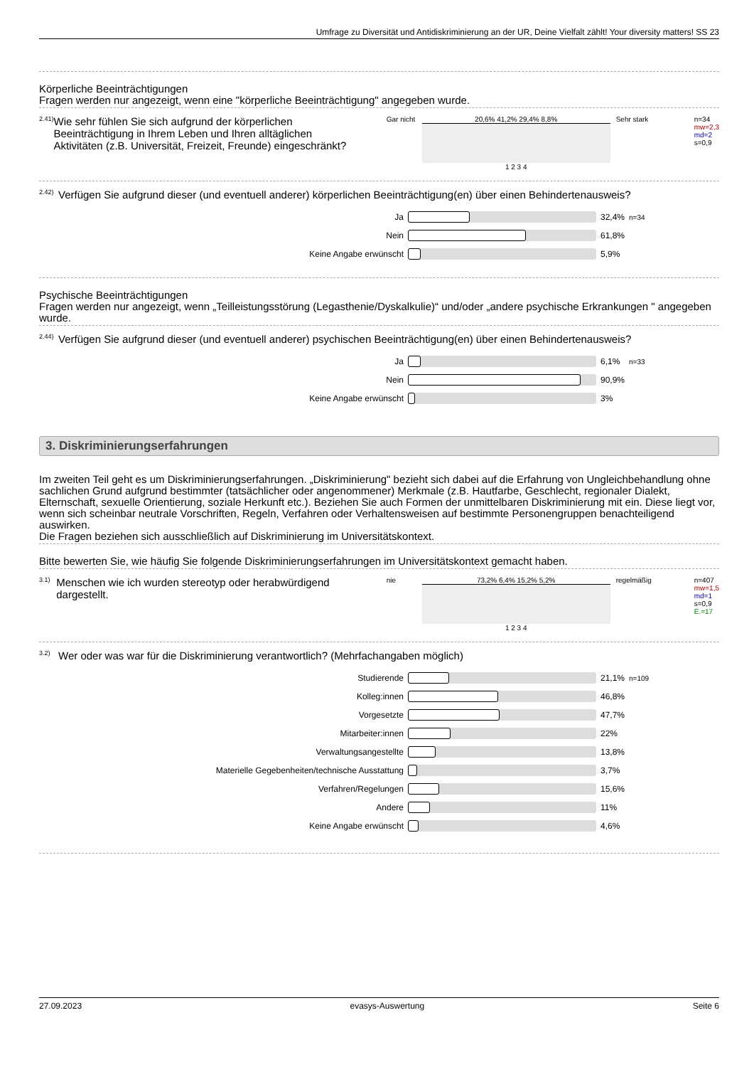Umfrage zu Diversität und Antidiskriminierung an der UR, Deine Vielfalt zählt! Your diversity matters! SS 23
Körperliche Beeinträchtigungen
Fragen werden nur angezeigt, wenn eine "körperliche Beeinträchtigung" angegeben wurde.
2.41) Wie sehr fühlen Sie sich aufgrund der körperlichen Beeinträchtigung in Ihrem Leben und Ihren alltäglichen Aktivitäten (z.B. Universität, Freizeit, Freunde) eingeschränkt?
Gar nicht
20,6% 41,2% 29,4% 8,8%
1 2 3 4
Sehr stark
n=34
mw=2,3
md=2
s=0,9
2.42) Verfügen Sie aufgrund dieser (und eventuell anderer) körperlichen Beeinträchtigung(en) über einen Behindertenausweis?
| Ja | | 32,4% | n=34 |
| Nein | | 61,8% | |
| Keine Angabe erwünscht | | 5,9% | |
Psychische Beeinträchtigungen
Fragen werden nur angezeigt, wenn „Teilleistungsstörung (Legasthenie/Dyskalkulie)“ und/oder „andere psychische Erkrankungen " angegeben wurde.
2.44) Verfügen Sie aufgrund dieser (und eventuell anderer) psychischen Beeinträchtigung(en) über einen Behindertenausweis?
| Ja | | 6,1% | n=33 |
| Nein | | 90,9% | |
| Keine Angabe erwünscht | | 3% | |
3. Diskriminierungserfahrungen
Im zweiten Teil geht es um Diskriminierungserfahrungen. „Diskriminierung" bezieht sich dabei auf die Erfahrung von Ungleichbehandlung ohne sachlichen Grund aufgrund bestimmter (tatsächlicher oder angenommener) Merkmale (z.B. Hautfarbe, Geschlecht, regionaler Dialekt, Elternschaft, sexuelle Orientierung, soziale Herkunft etc.). Beziehen Sie auch Formen der unmittelbaren Diskriminierung mit ein. Diese liegt vor, wenn sich scheinbar neutrale Vorschriften, Regeln, Verfahren oder Verhaltensweisen auf bestimmte Personengruppen benachteiligend auswirken.
Die Fragen beziehen sich ausschließlich auf Diskriminierung im Universitätskontext.
Bitte bewerten Sie, wie häufig Sie folgende Diskriminierungserfahrungen im Universitätskontext gemacht haben.
3.1) Menschen wie ich wurden stereotyp oder herabwürdigend dargestellt.
nie 73,2% 6,4% 15,2% 5,2%
1 2 3 4
regelmäßig
n=407
mw=1,5
md=1
s=0,9
E.=17
3.2) Wer oder was war für die Diskriminierung verantwortlich? (Mehrfachangaben möglich)
| Studierende | | 21,1% | n=109 |
| Kolleg:innen | | 46,8% | |
| Vorgesetzte | | 47,7% | |
| Mitarbeiter:innen | | 22% | |
| Verwaltungsangestellte | | 13,8% | |
| Materielle Gegebenheiten/technische Ausstattung | | 3,7% | |
| Verfahren/Regelungen | | 15,6% | |
| Andere | | 11% | |
| Keine Angabe erwünscht | | 4,6% | |
27.09.2023 evasys-Auswertung Seite 6